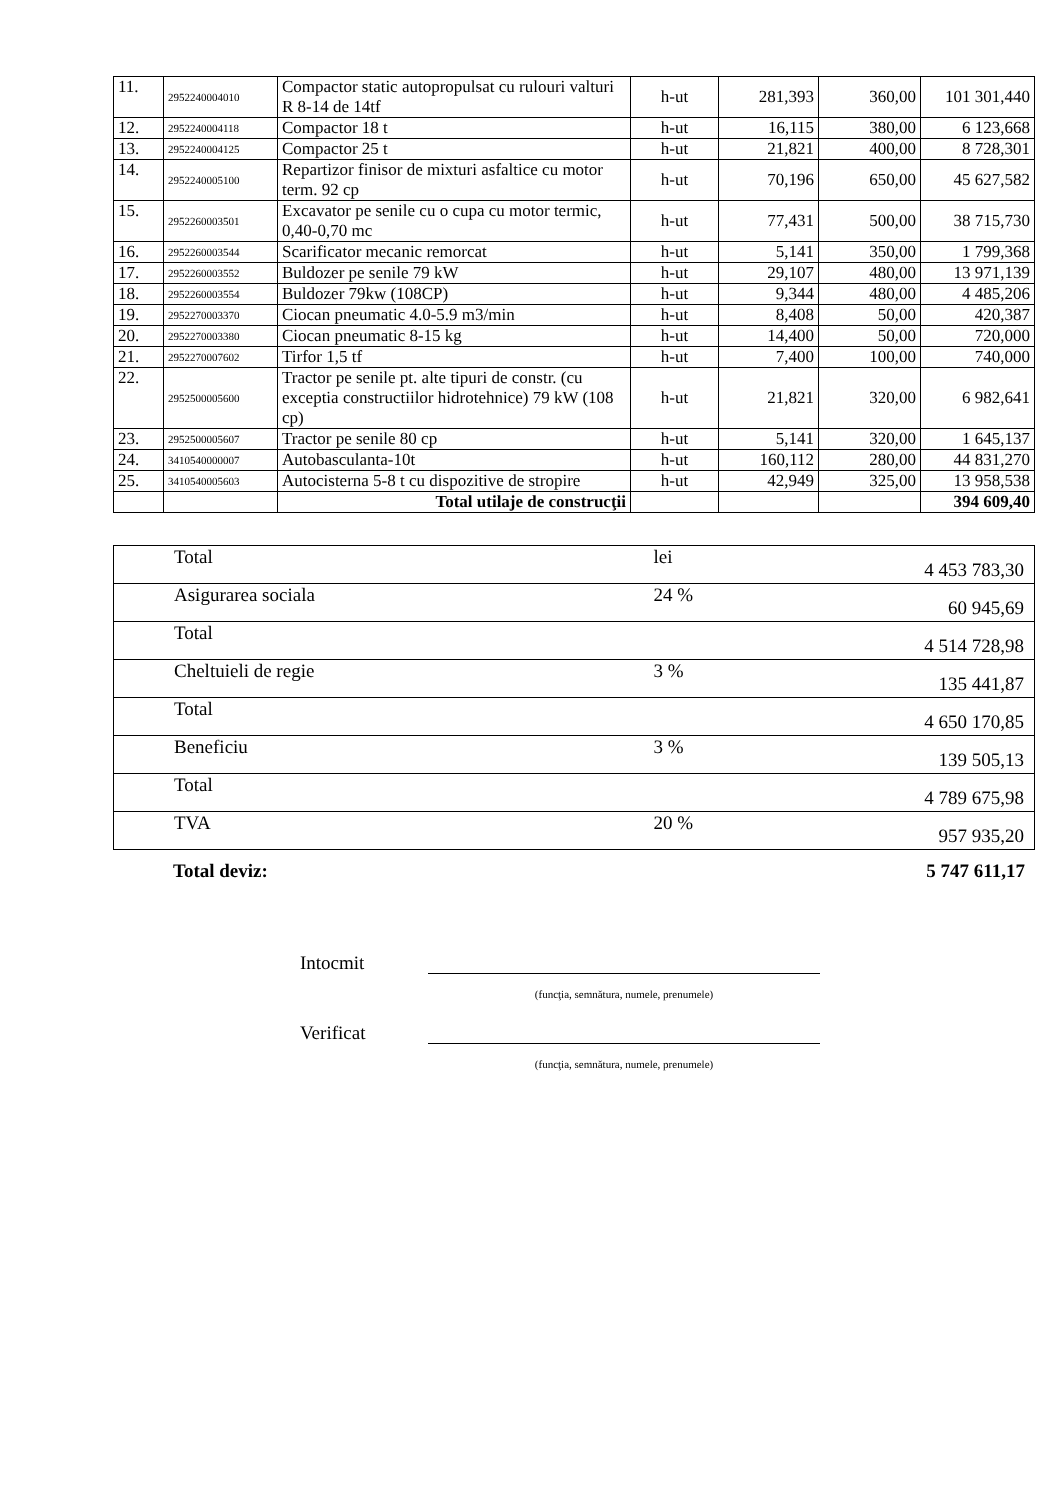| 11. | 2952240004010 | Compactor static autopropulsat cu rulouri valturi R 8-14 de 14tf | h-ut | 281,393 | 360,00 | 101 301,440 |
| 12. | 2952240004118 | Compactor 18 t | h-ut | 16,115 | 380,00 | 6 123,668 |
| 13. | 2952240004125 | Compactor 25 t | h-ut | 21,821 | 400,00 | 8 728,301 |
| 14. | 2952240005100 | Repartizor finisor de mixturi asfaltice cu motor term. 92 cp | h-ut | 70,196 | 650,00 | 45 627,582 |
| 15. | 2952260003501 | Excavator pe senile cu o cupa cu motor termic, 0,40-0,70 mc | h-ut | 77,431 | 500,00 | 38 715,730 |
| 16. | 2952260003544 | Scarificator mecanic remorcat | h-ut | 5,141 | 350,00 | 1 799,368 |
| 17. | 2952260003552 | Buldozer pe senile 79 kW | h-ut | 29,107 | 480,00 | 13 971,139 |
| 18. | 2952260003554 | Buldozer 79kw (108CP) | h-ut | 9,344 | 480,00 | 4 485,206 |
| 19. | 2952270003370 | Ciocan pneumatic 4.0-5.9 m3/min | h-ut | 8,408 | 50,00 | 420,387 |
| 20. | 2952270003380 | Ciocan pneumatic 8-15 kg | h-ut | 14,400 | 50,00 | 720,000 |
| 21. | 2952270007602 | Tirfor 1,5 tf | h-ut | 7,400 | 100,00 | 740,000 |
| 22. | 2952500005600 | Tractor pe senile pt. alte tipuri de constr. (cu exceptia constructiilor hidrotehnice) 79 kW (108 cp) | h-ut | 21,821 | 320,00 | 6 982,641 |
| 23. | 2952500005607 | Tractor pe senile 80 cp | h-ut | 5,141 | 320,00 | 1 645,137 |
| 24. | 3410540000007 | Autobasculanta-10t | h-ut | 160,112 | 280,00 | 44 831,270 |
| 25. | 3410540005603 | Autocisterna 5-8 t cu dispozitive de stropire | h-ut | 42,949 | 325,00 | 13 958,538 |
| | | Total utilaje de construcţii | | | | 394 609,40 |
| Total | lei | 4 453 783,30 |
| Asigurarea sociala | 24 % | 60 945,69 |
| Total | | 4 514 728,98 |
| Cheltuieli de regie | 3 % | 135 441,87 |
| Total | | 4 650 170,85 |
| Beneficiu | 3 % | 139 505,13 |
| Total | | 4 789 675,98 |
| TVA | 20 % | 957 935,20 |
Total deviz: 5 747 611,17
Intocmit
(funcţia, semnătura, numele, prenumele)
Verificat
(funcţia, semnătura, numele, prenumele)